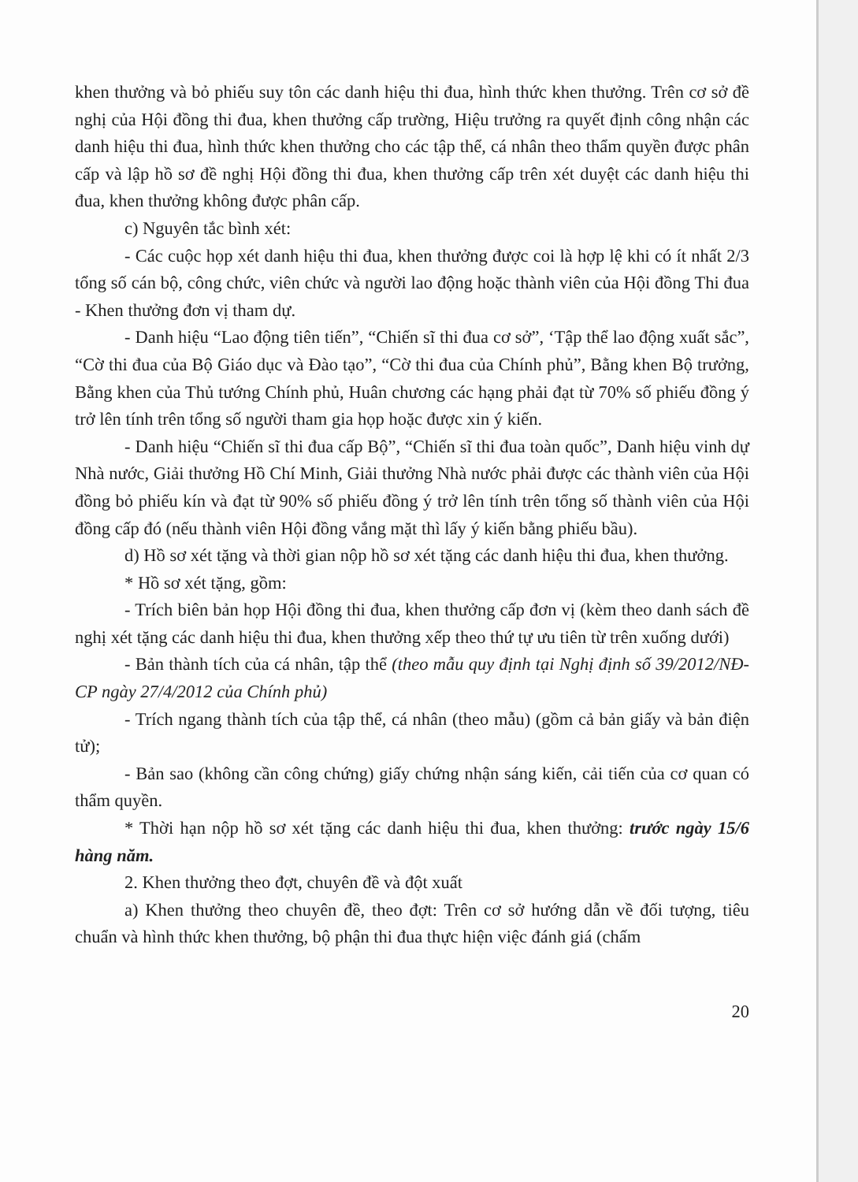khen thưởng và bỏ phiếu suy tôn các danh hiệu thi đua, hình thức khen thưởng. Trên cơ sở đề nghị của Hội đồng thi đua, khen thưởng cấp trường, Hiệu trưởng ra quyết định công nhận các danh hiệu thi đua, hình thức khen thưởng cho các tập thể, cá nhân theo thẩm quyền được phân cấp và lập hồ sơ đề nghị Hội đồng thi đua, khen thưởng cấp trên xét duyệt các danh hiệu thi đua, khen thưởng không được phân cấp.
c) Nguyên tắc bình xét:
- Các cuộc họp xét danh hiệu thi đua, khen thưởng được coi là hợp lệ khi có ít nhất 2/3 tổng số cán bộ, công chức, viên chức và người lao động hoặc thành viên của Hội đồng Thi đua - Khen thưởng đơn vị tham dự.
- Danh hiệu “Lao động tiên tiến”, “Chiến sĩ thi đua cơ sở”, ‘Tập thể lao động xuất sắc”, “Cờ thi đua của Bộ Giáo dục và Đào tạo”, “Cờ thi đua của Chính phủ”, Bằng khen Bộ trưởng, Bằng khen của Thủ tướng Chính phủ, Huân chương các hạng phải đạt từ 70% số phiếu đồng ý trở lên tính trên tổng số người tham gia họp hoặc được xin ý kiến.
- Danh hiệu “Chiến sĩ thi đua cấp Bộ”, “Chiến sĩ thi đua toàn quốc”, Danh hiệu vinh dự Nhà nước, Giải thưởng Hồ Chí Minh, Giải thưởng Nhà nước phải được các thành viên của Hội đồng bỏ phiếu kín và đạt từ 90% số phiếu đồng ý trở lên tính trên tổng số thành viên của Hội đồng cấp đó (nếu thành viên Hội đồng vắng mặt thì lấy ý kiến bằng phiếu bầu).
d) Hồ sơ xét tặng và thời gian nộp hồ sơ xét tặng các danh hiệu thi đua, khen thưởng.
* Hồ sơ xét tặng, gồm:
- Trích biên bản họp Hội đồng thi đua, khen thưởng cấp đơn vị (kèm theo danh sách đề nghị xét tặng các danh hiệu thi đua, khen thưởng xếp theo thứ tự ưu tiên từ trên xuống dưới)
- Bản thành tích của cá nhân, tập thể (theo mẫu quy định tại Nghị định số 39/2012/NĐ-CP ngày 27/4/2012 của Chính phủ)
- Trích ngang thành tích của tập thể, cá nhân (theo mẫu) (gồm cả bản giấy và bản điện tử);
- Bản sao (không cần công chứng) giấy chứng nhận sáng kiến, cải tiến của cơ quan có thẩm quyền.
* Thời hạn nộp hồ sơ xét tặng các danh hiệu thi đua, khen thưởng: trước ngày 15/6 hàng năm.
2. Khen thưởng theo đợt, chuyên đề và đột xuất
a) Khen thưởng theo chuyên đề, theo đợt: Trên cơ sở hướng dẫn về đối tượng, tiêu chuẩn và hình thức khen thưởng, bộ phận thi đua thực hiện việc đánh giá (chấm
20